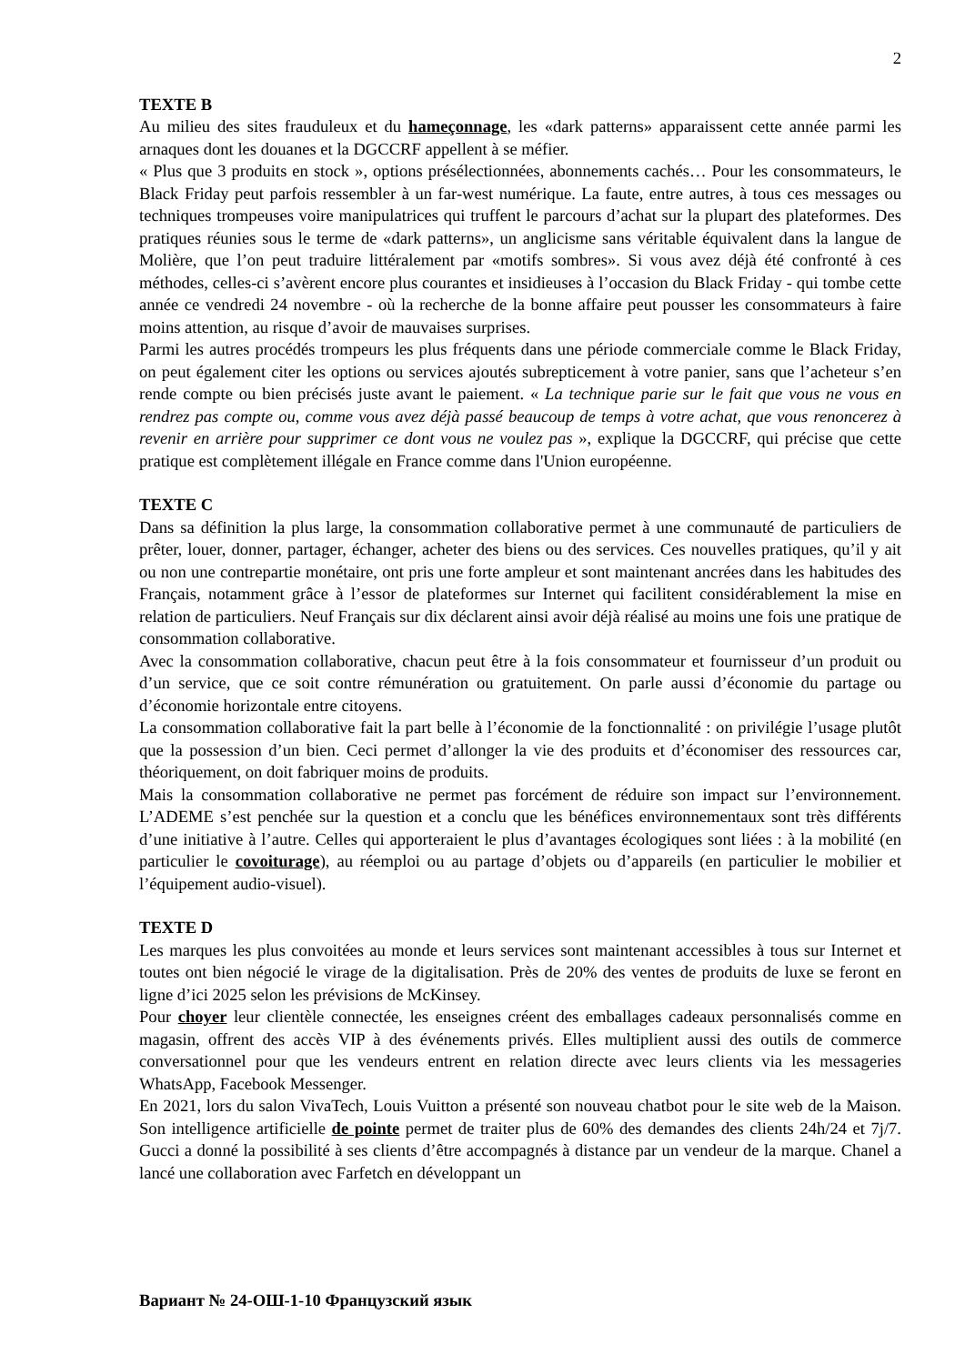2
TEXTE B
Au milieu des sites frauduleux et du hameçonnage, les «dark patterns» apparaissent cette année parmi les arnaques dont les douanes et la DGCCRF appellent à se méfier.
« Plus que 3 produits en stock », options présélectionnées, abonnements cachés… Pour les consommateurs, le Black Friday peut parfois ressembler à un far-west numérique. La faute, entre autres, à tous ces messages ou techniques trompeuses voire manipulatrices qui truffent le parcours d’achat sur la plupart des plateformes. Des pratiques réunies sous le terme de «dark patterns», un anglicisme sans véritable équivalent dans la langue de Molière, que l’on peut traduire littéralement par «motifs sombres». Si vous avez déjà été confronté à ces méthodes, celles-ci s’avèrent encore plus courantes et insidieuses à l’occasion du Black Friday - qui tombe cette année ce vendredi 24 novembre - où la recherche de la bonne affaire peut pousser les consommateurs à faire moins attention, au risque d’avoir de mauvaises surprises.
Parmi les autres procédés trompeurs les plus fréquents dans une période commerciale comme le Black Friday, on peut également citer les options ou services ajoutés subrepticement à votre panier, sans que l’acheteur s’en rende compte ou bien précisés juste avant le paiement. « La technique parie sur le fait que vous ne vous en rendrez pas compte ou, comme vous avez déjà passé beaucoup de temps à votre achat, que vous renoncerez à revenir en arrière pour supprimer ce dont vous ne voulez pas », explique la DGCCRF, qui précise que cette pratique est complètement illégale en France comme dans l'Union européenne.
TEXTE C
Dans sa définition la plus large, la consommation collaborative permet à une communauté de particuliers de prêter, louer, donner, partager, échanger, acheter des biens ou des services. Ces nouvelles pratiques, qu’il y ait ou non une contrepartie monétaire, ont pris une forte ampleur et sont maintenant ancrées dans les habitudes des Français, notamment grâce à l’essor de plateformes sur Internet qui facilitent considérablement la mise en relation de particuliers. Neuf Français sur dix déclarent ainsi avoir déjà réalisé au moins une fois une pratique de consommation collaborative.
Avec la consommation collaborative, chacun peut être à la fois consommateur et fournisseur d’un produit ou d’un service, que ce soit contre rémunération ou gratuitement. On parle aussi d’économie du partage ou d’économie horizontale entre citoyens.
La consommation collaborative fait la part belle à l’économie de la fonctionnalité : on privilégie l’usage plutôt que la possession d’un bien. Ceci permet d’allonger la vie des produits et d’économiser des ressources car, théoriquement, on doit fabriquer moins de produits.
Mais la consommation collaborative ne permet pas forcément de réduire son impact sur l’environnement. L’ADEME s’est penchée sur la question et a conclu que les bénéfices environnementaux sont très différents d’une initiative à l’autre. Celles qui apporteraient le plus d’avantages écologiques sont liées : à la mobilité (en particulier le covoiturage), au réemploi ou au partage d’objets ou d’appareils (en particulier le mobilier et l’équipement audio-visuel).
TEXTE D
Les marques les plus convoitées au monde et leurs services sont maintenant accessibles à tous sur Internet et toutes ont bien négocié le virage de la digitalisation. Près de 20% des ventes de produits de luxe se feront en ligne d’ici 2025 selon les prévisions de McKinsey.
Pour choyer leur clientèle connectée, les enseignes créent des emballages cadeaux personnalisés comme en magasin, offrent des accès VIP à des événements privés. Elles multiplient aussi des outils de commerce conversationnel pour que les vendeurs entrent en relation directe avec leurs clients via les messageries WhatsApp, Facebook Messenger.
En 2021, lors du salon VivaTech, Louis Vuitton a présenté son nouveau chatbot pour le site web de la Maison. Son intelligence artificielle de pointe permet de traiter plus de 60% des demandes des clients 24h/24 et 7j/7. Gucci a donné la possibilité à ses clients d’être accompagnés à distance par un vendeur de la marque. Chanel a lancé une collaboration avec Farfetch en développant un
Вариант № 24-ОШ-1-10 Французский язык